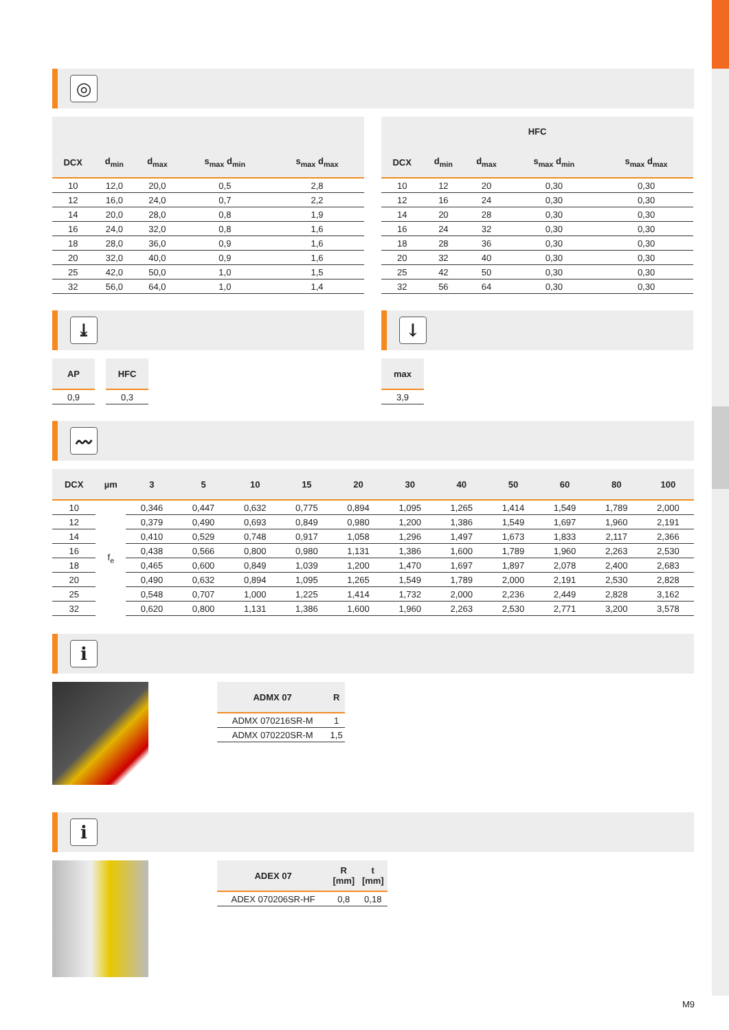◎
| DCX | d<sub>min</sub> | d<sub>max</sub> | s<sub>max</sub> d<sub>min</sub> | s<sub>max</sub> d<sub>max</sub> |
| --- | --- | --- | --- | --- |
| 10 | 12,0 | 20,0 | 0,5 | 2,8 |
| 12 | 16,0 | 24,0 | 0,7 | 2,2 |
| 14 | 20,0 | 28,0 | 0,8 | 1,9 |
| 16 | 24,0 | 32,0 | 0,8 | 1,6 |
| 18 | 28,0 | 36,0 | 0,9 | 1,6 |
| 20 | 32,0 | 40,0 | 0,9 | 1,6 |
| 25 | 42,0 | 50,0 | 1,0 | 1,5 |
| 32 | 56,0 | 64,0 | 1,0 | 1,4 |
HFC
| DCX | d<sub>min</sub> | d<sub>max</sub> | s<sub>max</sub> d<sub>min</sub> | s<sub>max</sub> d<sub>max</sub> |
| --- | --- | --- | --- | --- |
| 10 | 12 | 20 | 0,30 | 0,30 |
| 12 | 16 | 24 | 0,30 | 0,30 |
| 14 | 20 | 28 | 0,30 | 0,30 |
| 16 | 24 | 32 | 0,30 | 0,30 |
| 18 | 28 | 36 | 0,30 | 0,30 |
| 20 | 32 | 40 | 0,30 | 0,30 |
| 25 | 42 | 50 | 0,30 | 0,30 |
| 32 | 56 | 64 | 0,30 | 0,30 |
⤓
| AP |
| --- |
| 0,9 |
| HFC |
| --- |
| 0,3 |
↓
| max |
| --- |
| 3,9 |
〰
| DCX | µm | 3 | 5 | 10 | 15 | 20 | 30 | 40 | 50 | 60 | 80 | 100 |
| --- | --- | --- | --- | --- | --- | --- | --- | --- | --- | --- | --- | --- |
| 10 | f<sub>e</sub> | 0,346 | 0,447 | 0,632 | 0,775 | 0,894 | 1,095 | 1,265 | 1,414 | 1,549 | 1,789 | 2,000 |
| 12 | | 0,379 | 0,490 | 0,693 | 0,849 | 0,980 | 1,200 | 1,386 | 1,549 | 1,697 | 1,960 | 2,191 |
| 14 | | 0,410 | 0,529 | 0,748 | 0,917 | 1,058 | 1,296 | 1,497 | 1,673 | 1,833 | 2,117 | 2,366 |
| 16 | | 0,438 | 0,566 | 0,800 | 0,980 | 1,131 | 1,386 | 1,600 | 1,789 | 1,960 | 2,263 | 2,530 |
| 18 | | 0,465 | 0,600 | 0,849 | 1,039 | 1,200 | 1,470 | 1,697 | 1,897 | 2,078 | 2,400 | 2,683 |
| 20 | | 0,490 | 0,632 | 0,894 | 1,095 | 1,265 | 1,549 | 1,789 | 2,000 | 2,191 | 2,530 | 2,828 |
| 25 | | 0,548 | 0,707 | 1,000 | 1,225 | 1,414 | 1,732 | 2,000 | 2,236 | 2,449 | 2,828 | 3,162 |
| 32 | | 0,620 | 0,800 | 1,131 | 1,386 | 1,600 | 1,960 | 2,263 | 2,530 | 2,771 | 3,200 | 3,578 |
i
| ADMX 07 | R |
| --- | --- |
| ADMX 070216SR-M | 1 |
| ADMX 070220SR-M | 1,5 |
i
| ADEX 07 | R [mm] | t [mm] |
| --- | --- | --- |
| ADEX 070206SR-HF | 0,8 | 0,18 |
M9